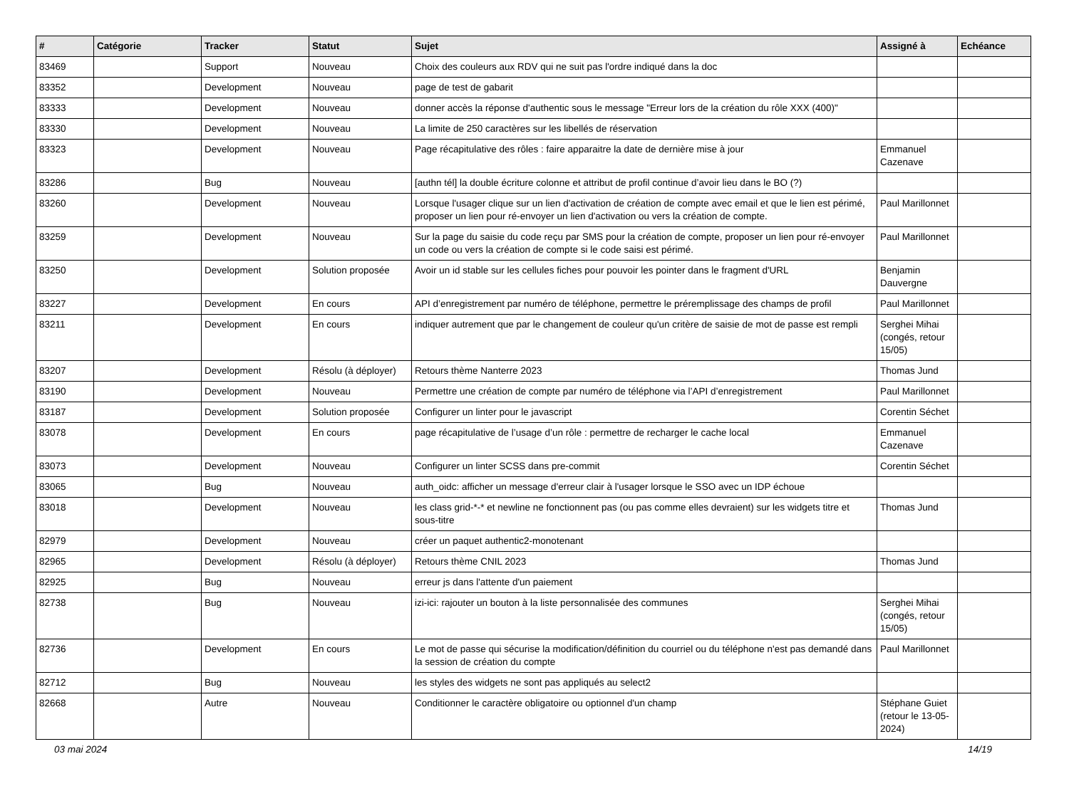| # | Catégorie | Tracker | Statut | Sujet | Assigné à | Echéance |
| --- | --- | --- | --- | --- | --- | --- |
| 83469 | | Support | Nouveau | Choix des couleurs aux RDV qui ne suit pas l'ordre indiqué dans la doc | | |
| 83352 | | Development | Nouveau | page de test de gabarit | | |
| 83333 | | Development | Nouveau | donner accès la réponse d'authentic sous le message "Erreur lors de la création du rôle XXX (400)" | | |
| 83330 | | Development | Nouveau | La limite de 250 caractères sur les libellés de réservation | | |
| 83323 | | Development | Nouveau | Page récapitulative des rôles : faire apparaitre la date de dernière mise à jour | Emmanuel Cazenave | |
| 83286 | | Bug | Nouveau | [authn tél] la double écriture colonne et attribut de profil continue d’avoir lieu dans le BO (?) | | |
| 83260 | | Development | Nouveau | Lorsque l'usager clique sur un lien d'activation de création de compte avec email et que le lien est périmé, proposer un lien pour ré-envoyer un lien d'activation ou vers la création de compte. | Paul Marillonnet | |
| 83259 | | Development | Nouveau | Sur la page du saisie du code reçu par SMS pour la création de compte, proposer un lien pour ré-envoyer un code ou vers la création de compte si le code saisi est périmé. | Paul Marillonnet | |
| 83250 | | Development | Solution proposée | Avoir un id stable sur les cellules fiches pour pouvoir les pointer dans le fragment d'URL | Benjamin Dauvergne | |
| 83227 | | Development | En cours | API d’enregistrement par numéro de téléphone, permettre le préremplissage des champs de profil | Paul Marillonnet | |
| 83211 | | Development | En cours | indiquer autrement que par le changement de couleur qu'un critère de saisie de mot de passe est rempli | Serghei Mihai (congés, retour 15/05) | |
| 83207 | | Development | Résolu (à déployer) | Retours thème Nanterre 2023 | Thomas Jund | |
| 83190 | | Development | Nouveau | Permettre une création de compte par numéro de téléphone via l’API d’enregistrement | Paul Marillonnet | |
| 83187 | | Development | Solution proposée | Configurer un linter pour le javascript | Corentin Séchet | |
| 83078 | | Development | En cours | page récapitulative de l’usage d’un rôle : permettre de recharger le cache local | Emmanuel Cazenave | |
| 83073 | | Development | Nouveau | Configurer un linter SCSS dans pre-commit | Corentin Séchet | |
| 83065 | | Bug | Nouveau | auth_oidc: afficher un message d'erreur clair à l'usager lorsque le SSO avec un IDP échoue | | |
| 83018 | | Development | Nouveau | les class grid-*-* et newline ne fonctionnent pas (ou pas comme elles devraient) sur les widgets titre et sous-titre | Thomas Jund | |
| 82979 | | Development | Nouveau | créer un paquet authentic2-monotenant | | |
| 82965 | | Development | Résolu (à déployer) | Retours thème CNIL 2023 | Thomas Jund | |
| 82925 | | Bug | Nouveau | erreur js dans l'attente d'un paiement | | |
| 82738 | | Bug | Nouveau | izi-ici: rajouter un bouton à la liste personnalisée des communes | Serghei Mihai (congés, retour 15/05) | |
| 82736 | | Development | En cours | Le mot de passe qui sécurise la modification/définition du courriel ou du téléphone n'est pas demandé dans la session de création du compte | Paul Marillonnet | |
| 82712 | | Bug | Nouveau | les styles des widgets ne sont pas appliqués au select2 | | |
| 82668 | | Autre | Nouveau | Conditionner le caractère obligatoire ou optionnel d'un champ | Stéphane Guiet (retour le 13-05-2024) | |
03 mai 2024 14/19